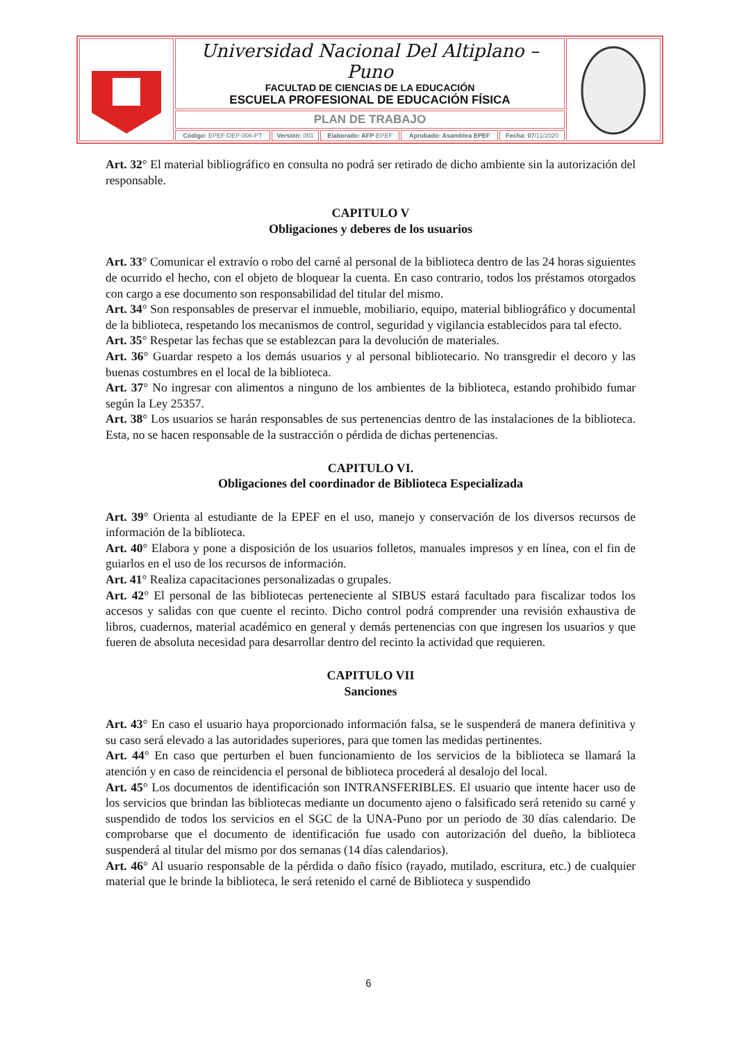| | Universidad Nacional Del Altiplano – Puno FACULTAD DE CIENCIAS DE LA EDUCACIÓN ESCUELA PROFESIONAL DE EDUCACIÓN FÍSICA | | | | | |
| | PLAN DE TRABAJO | | | | | |
| | Código: EPEF-DEP-006-PT | Versión: 001 | Elaborado: AFP -EPEF | Aprobado: Asamblea EPEF | Fecha: 07 /11/2020 | |
Art. 32° El material bibliográfico en consulta no podrá ser retirado de dicho ambiente sin la autorización del responsable.
CAPITULO V
Obligaciones y deberes de los usuarios
Art. 33° Comunicar el extravío o robo del carné al personal de la biblioteca dentro de las 24 horas siguientes de ocurrido el hecho, con el objeto de bloquear la cuenta. En caso contrario, todos los préstamos otorgados con cargo a ese documento son responsabilidad del titular del mismo.
Art. 34° Son responsables de preservar el inmueble, mobiliario, equipo, material bibliográfico y documental de la biblioteca, respetando los mecanismos de control, seguridad y vigilancia establecidos para tal efecto.
Art. 35° Respetar las fechas que se establezcan para la devolución de materiales.
Art. 36° Guardar respeto a los demás usuarios y al personal bibliotecario. No transgredir el decoro y las buenas costumbres en el local de la biblioteca.
Art. 37° No ingresar con alimentos a ninguno de los ambientes de la biblioteca, estando prohibido fumar según la Ley 25357.
Art. 38° Los usuarios se harán responsables de sus pertenencias dentro de las instalaciones de la biblioteca. Esta, no se hacen responsable de la sustracción o pérdida de dichas pertenencias.
CAPITULO VI.
Obligaciones del coordinador de Biblioteca Especializada
Art. 39° Orienta al estudiante de la EPEF en el uso, manejo y conservación de los diversos recursos de información de la biblioteca.
Art. 40° Elabora y pone a disposición de los usuarios folletos, manuales impresos y en línea, con el fin de guiarlos en el uso de los recursos de información.
Art. 41° Realiza capacitaciones personalizadas o grupales.
Art. 42° El personal de las bibliotecas perteneciente al SIBUS estará facultado para fiscalizar todos los accesos y salidas con que cuente el recinto. Dicho control podrá comprender una revisión exhaustiva de libros, cuadernos, material académico en general y demás pertenencias con que ingresen los usuarios y que fueren de absoluta necesidad para desarrollar dentro del recinto la actividad que requieren.
CAPITULO VII
Sanciones
Art. 43° En caso el usuario haya proporcionado información falsa, se le suspenderá de manera definitiva y su caso será elevado a las autoridades superiores, para que tomen las medidas pertinentes.
Art. 44° En caso que perturben el buen funcionamiento de los servicios de la biblioteca se llamará la atención y en caso de reincidencia el personal de biblioteca procederá al desalojo del local.
Art. 45° Los documentos de identificación son INTRANSFERIBLES. El usuario que intente hacer uso de los servicios que brindan las bibliotecas mediante un documento ajeno o falsificado será retenido su carné y suspendido de todos los servicios en el SGC de la UNA-Puno por un periodo de 30 días calendario. De comprobarse que el documento de identificación fue usado con autorización del dueño, la biblioteca suspenderá al titular del mismo por dos semanas (14 días calendarios).
Art. 46° Al usuario responsable de la pérdida o daño físico (rayado, mutilado, escritura, etc.) de cualquier material que le brinde la biblioteca, le será retenido el carné de Biblioteca y suspendido
6